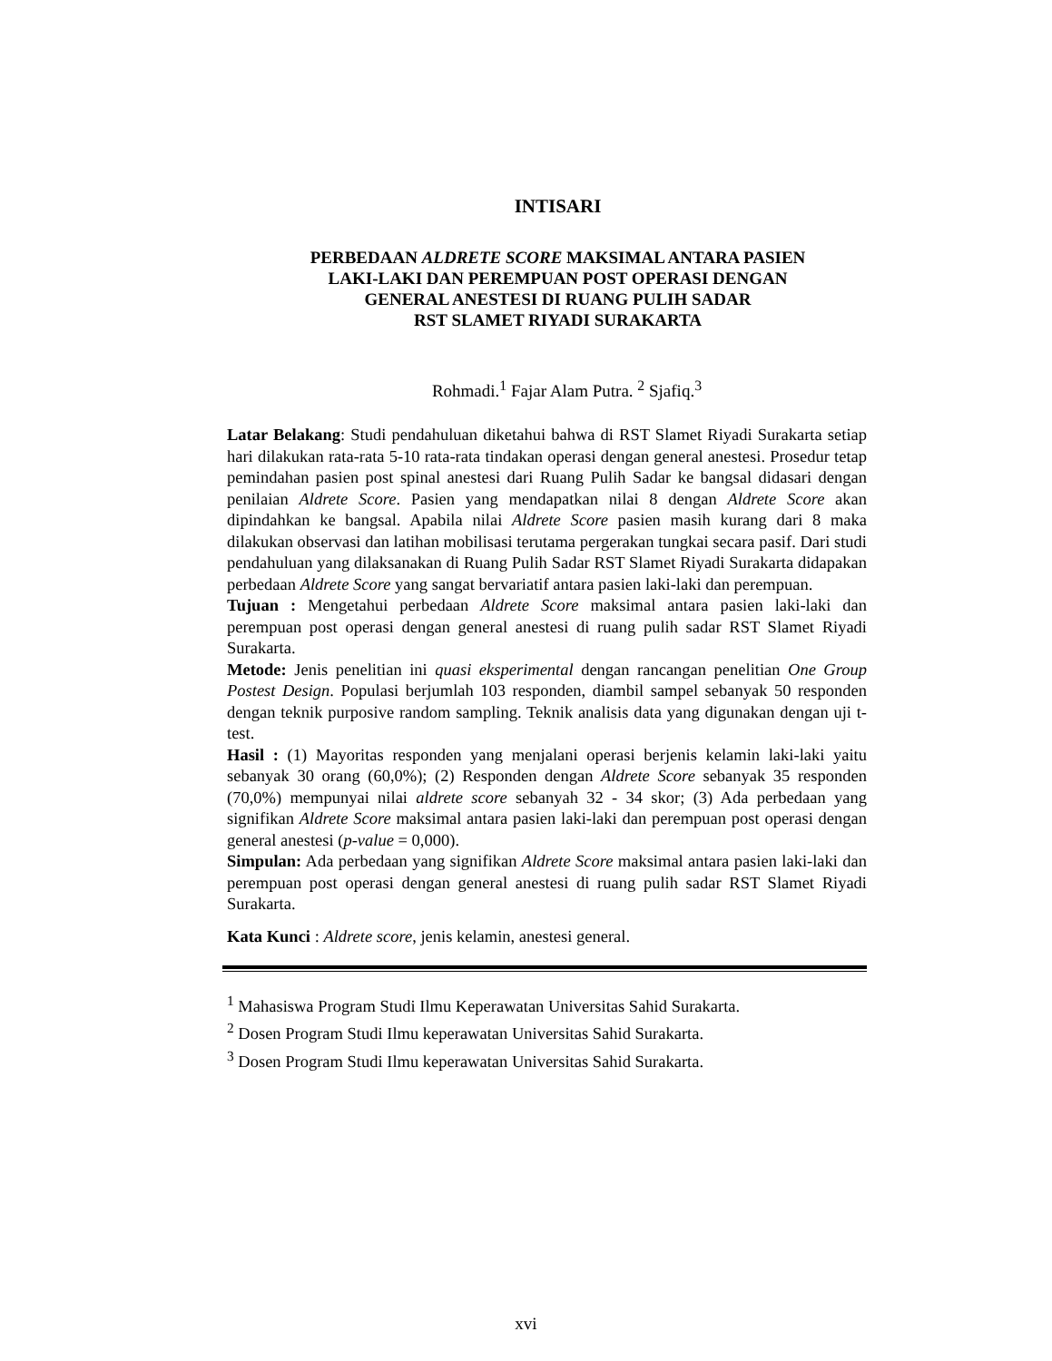INTISARI
PERBEDAAN ALDRETE SCORE MAKSIMAL ANTARA PASIEN
LAKI-LAKI DAN PEREMPUAN POST OPERASI DENGAN
GENERAL ANESTESI DI RUANG PULIH SADAR
RST SLAMET RIYADI SURAKARTA
Rohmadi.<sup>1</sup> Fajar Alam Putra. <sup>2</sup> Sjafiq.<sup>3</sup>
Latar Belakang: Studi pendahuluan diketahui bahwa di RST Slamet Riyadi Surakarta setiap hari dilakukan rata-rata 5-10 rata-rata tindakan operasi dengan general anestesi. Prosedur tetap pemindahan pasien post spinal anestesi dari Ruang Pulih Sadar ke bangsal didasari dengan penilaian Aldrete Score. Pasien yang mendapatkan nilai 8 dengan Aldrete Score akan dipindahkan ke bangsal. Apabila nilai Aldrete Score pasien masih kurang dari 8 maka dilakukan observasi dan latihan mobilisasi terutama pergerakan tungkai secara pasif. Dari studi pendahuluan yang dilaksanakan di Ruang Pulih Sadar RST Slamet Riyadi Surakarta didapakan perbedaan Aldrete Score yang sangat bervariatif antara pasien laki-laki dan perempuan.
Tujuan : Mengetahui perbedaan Aldrete Score maksimal antara pasien laki-laki dan perempuan post operasi dengan general anestesi di ruang pulih sadar RST Slamet Riyadi Surakarta.
Metode: Jenis penelitian ini quasi eksperimental dengan rancangan penelitian One Group Postest Design. Populasi berjumlah 103 responden, diambil sampel sebanyak 50 responden dengan teknik purposive random sampling. Teknik analisis data yang digunakan dengan uji t-test.
Hasil : (1) Mayoritas responden yang menjalani operasi berjenis kelamin laki-laki yaitu sebanyak 30 orang (60,0%); (2) Responden dengan Aldrete Score sebanyak 35 responden (70,0%) mempunyai nilai aldrete score sebanyah 32 - 34 skor; (3) Ada perbedaan yang signifikan Aldrete Score maksimal antara pasien laki-laki dan perempuan post operasi dengan general anestesi (p-value = 0,000).
Simpulan: Ada perbedaan yang signifikan Aldrete Score maksimal antara pasien laki-laki dan perempuan post operasi dengan general anestesi di ruang pulih sadar RST Slamet Riyadi Surakarta.
Kata Kunci : Aldrete score, jenis kelamin, anestesi general.
<sup>1</sup> Mahasiswa Program Studi Ilmu Keperawatan Universitas Sahid Surakarta.
<sup>2</sup> Dosen Program Studi Ilmu keperawatan Universitas Sahid Surakarta.
<sup>3</sup> Dosen Program Studi Ilmu keperawatan Universitas Sahid Surakarta.
xvi